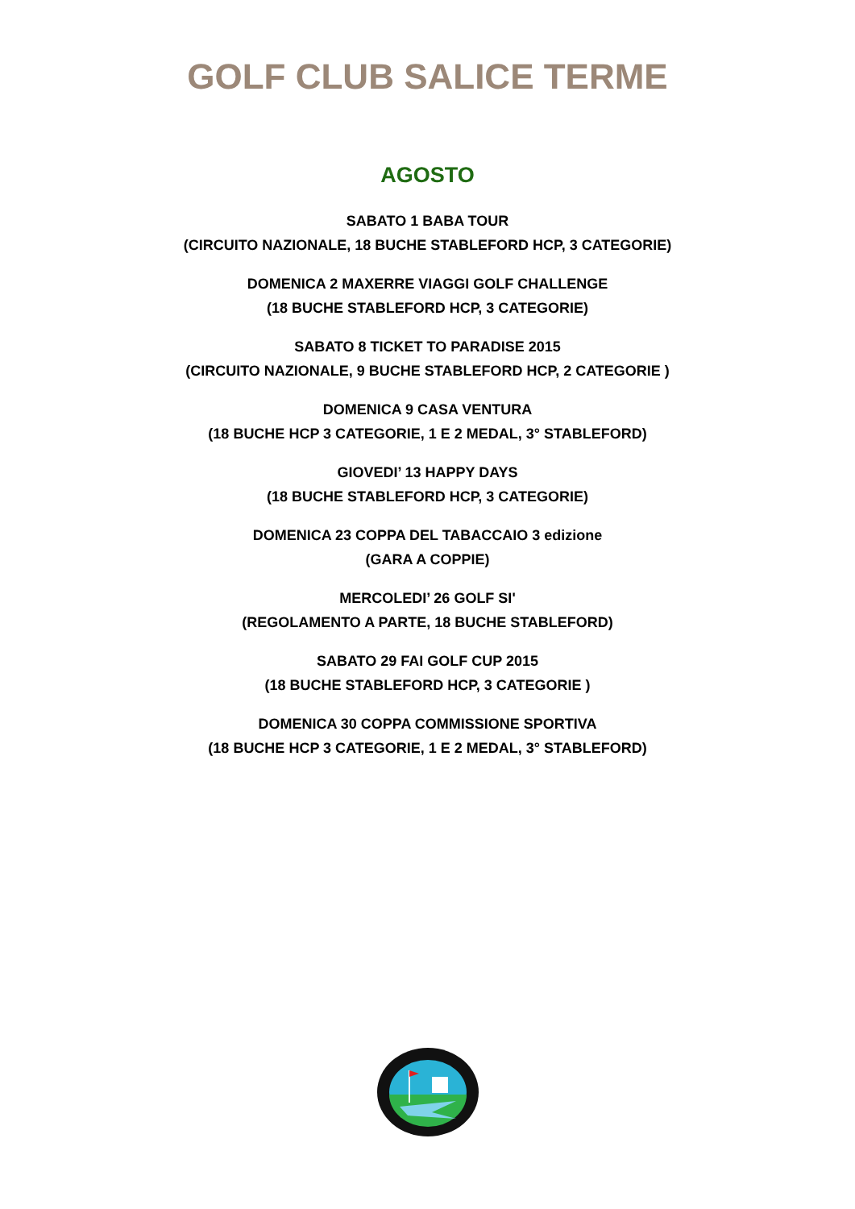GOLF CLUB SALICE TERME
AGOSTO
SABATO 1 BABA TOUR
(CIRCUITO NAZIONALE, 18 BUCHE STABLEFORD HCP, 3 CATEGORIE)
DOMENICA 2 MAXERRE VIAGGI GOLF CHALLENGE
(18 BUCHE STABLEFORD HCP, 3 CATEGORIE)
SABATO 8 TICKET TO PARADISE 2015
(CIRCUITO NAZIONALE, 9 BUCHE STABLEFORD HCP, 2 CATEGORIE )
DOMENICA 9 CASA VENTURA
(18 BUCHE HCP 3 CATEGORIE, 1 E 2 MEDAL, 3° STABLEFORD)
GIOVEDI’ 13 HAPPY DAYS
(18 BUCHE STABLEFORD HCP, 3 CATEGORIE)
DOMENICA 23 COPPA DEL TABACCAIO 3 edizione
(GARA A COPPIE)
MERCOLEDI’ 26 GOLF SI'
(REGOLAMENTO A PARTE, 18 BUCHE STABLEFORD)
SABATO 29 FAI GOLF CUP 2015
(18 BUCHE STABLEFORD HCP, 3 CATEGORIE )
DOMENICA 30 COPPA COMMISSIONE SPORTIVA
(18 BUCHE HCP 3 CATEGORIE, 1 E 2 MEDAL, 3° STABLEFORD)